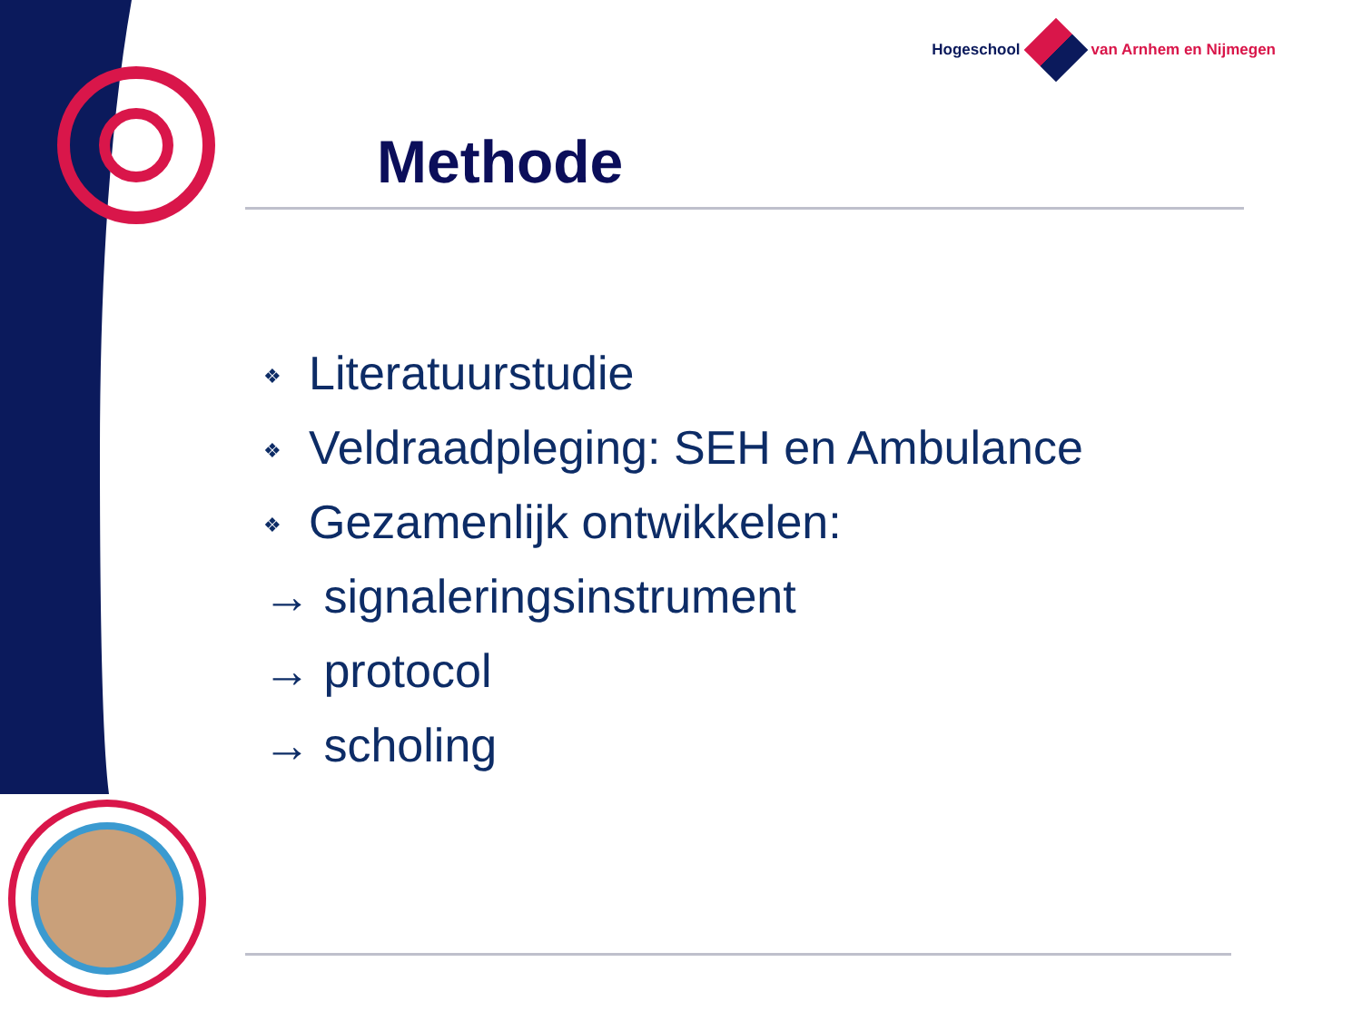Hogeschool van Arnhem en Nijmegen
Methode
❖ Literatuurstudie
❖ Veldraadpleging: SEH en Ambulance
❖ Gezamenlijk ontwikkelen:
→ signaleringsinstrument
→ protocol
→ scholing